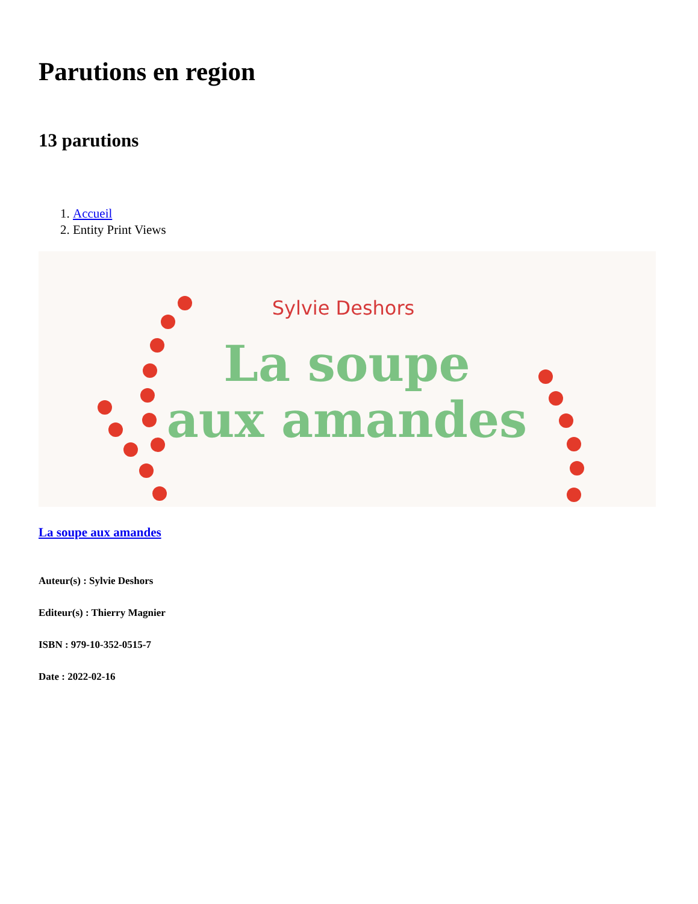Parutions en region
13 parutions
1. Accueil
2. Entity Print Views
Sylvie Deshors
La soupe
aux amandes
La soupe aux amandes
Auteur(s) : Sylvie Deshors
Editeur(s) : Thierry Magnier
ISBN : 979-10-352-0515-7
Date : 2022-02-16